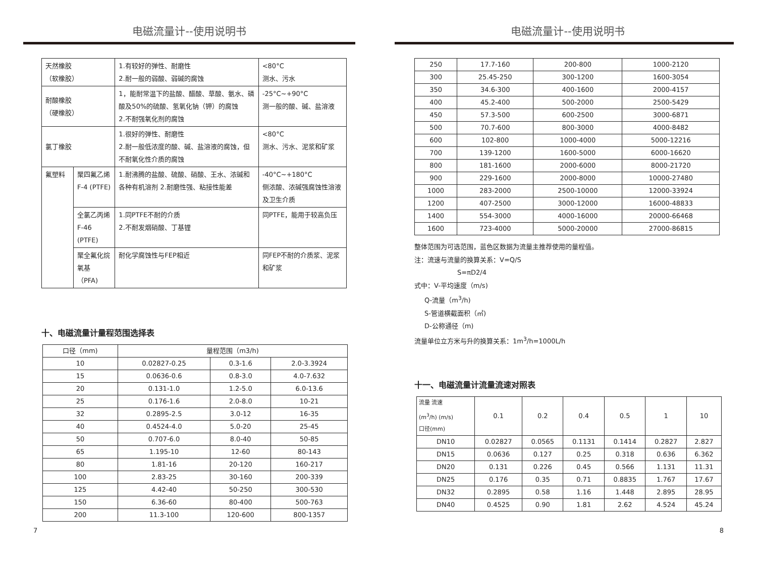电磁流量计--使用说明书
| 天然橡胶 （软橡胶） | | 1.有较好的弹性、耐磨性 2.耐一般的弱酸、弱碱的腐蚀 | <80°C 测水、污水 |
| 耐酸橡胶 （硬橡胶） | | 1，能耐常温下的盐酸、醋酸、草酸、氨水、磷酸及50%的硫酸、氢氧化钠（钾）的腐蚀 2.不耐强氧化剂的腐蚀 | -25°C~+90°C 测一般的酸、碱、盐溶液 |
| 氯丁橡胶 | | 1.很好的弹性、耐磨性 2.耐一般低浓度的酸、碱、盐溶液的腐蚀，但不耐氧化性介质的腐蚀 | <80°C 测水、污水、泥浆和矿浆 |
| 氟塑料 | 聚四氟乙烯 F-4 (PTFE) | 1.耐沸腾的盐酸、硫酸、硝酸、王水、浓碱和各种有机溶剂 2.耐磨性强、粘接性能差 | -40°C~+180°C 侧浓酸、浓碱强腐蚀性溶液及卫生介质 |
| | 全氯乙丙烯F-46 (PTFE) | 1.同PTFE不耐的介质 2.不耐发烟硝酸、丁基锂 | 同PTFE，能用于较高负压 |
| | 聚全氟化烷氧基 （PFA) | 耐化学腐蚀性与FEP相近 | 同FEP不耐的介质浆、泥浆和矿浆 |
十、电磁流量计量程范围选择表
| 口径（mm) | 量程范围（m3/h) | | |
| 10 | 0.02827-0.25 | 0.3-1.6 | 2.0-3.3924 |
| 15 | 0.0636-0.6 | 0.8-3.0 | 4.0-7.632 |
| 20 | 0.131-1.0 | 1.2-5.0 | 6.0-13.6 |
| 25 | 0.176-1.6 | 2.0-8.0 | 10-21 |
| 32 | 0.2895-2.5 | 3.0-12 | 16-35 |
| 40 | 0.4524-4.0 | 5.0-20 | 25-45 |
| 50 | 0.707-6.0 | 8.0-40 | 50-85 |
| 65 | 1.195-10 | 12-60 | 80-143 |
| 80 | 1.81-16 | 20-120 | 160-217 |
| 100 | 2.83-25 | 30-160 | 200-339 |
| 125 | 4.42-40 | 50-250 | 300-530 |
| 150 | 6.36-60 | 80-400 | 500-763 |
| 200 | 11.3-100 | 120-600 | 800-1357 |
7
电磁流量计--使用说明书
| 250 | 17.7-160 | 200-800 | 1000-2120 |
| 300 | 25.45-250 | 300-1200 | 1600-3054 |
| 350 | 34.6-300 | 400-1600 | 2000-4157 |
| 400 | 45.2-400 | 500-2000 | 2500-5429 |
| 450 | 57.3-500 | 600-2500 | 3000-6871 |
| 500 | 70.7-600 | 800-3000 | 4000-8482 |
| 600 | 102-800 | 1000-4000 | 5000-12216 |
| 700 | 139-1200 | 1600-5000 | 6000-16620 |
| 800 | 181-1600 | 2000-6000 | 8000-21720 |
| 900 | 229-1600 | 2000-8000 | 10000-27480 |
| 1000 | 283-2000 | 2500-10000 | 12000-33924 |
| 1200 | 407-2500 | 3000-12000 | 16000-48833 |
| 1400 | 554-3000 | 4000-16000 | 20000-66468 |
| 1600 | 723-4000 | 5000-20000 | 27000-86815 |
整体范围为可选范围，蓝色区数据为流量主推荐使用的量程值。
注：流速与流量的换算关系：V=Q/S
S=πD2/4
式中：V-平均速度（m/s)
Q-流量（m<sup>3</sup>/h)
S-管道横截面积（㎡)
D-公称通径（m)
流量单位立方米与升的换算关系：1m<sup>3</sup>/h=1000L/h
十一、电磁流量计流量流速对照表
| 流量 流速 (m<sup>3</sup>/h) (m/s) 口径(mm) | 0.1 | 0.2 | 0.4 | 0.5 | 1 | 10 |
| DN10 | 0.02827 | 0.0565 | 0.1131 | 0.1414 | 0.2827 | 2.827 |
| DN15 | 0.0636 | 0.127 | 0.25 | 0.318 | 0.636 | 6.362 |
| DN20 | 0.131 | 0.226 | 0.45 | 0.566 | 1.131 | 11.31 |
| DN25 | 0.176 | 0.35 | 0.71 | 0.8835 | 1.767 | 17.67 |
| DN32 | 0.2895 | 0.58 | 1.16 | 1.448 | 2.895 | 28.95 |
| DN40 | 0.4525 | 0.90 | 1.81 | 2.62 | 4.524 | 45.24 |
8